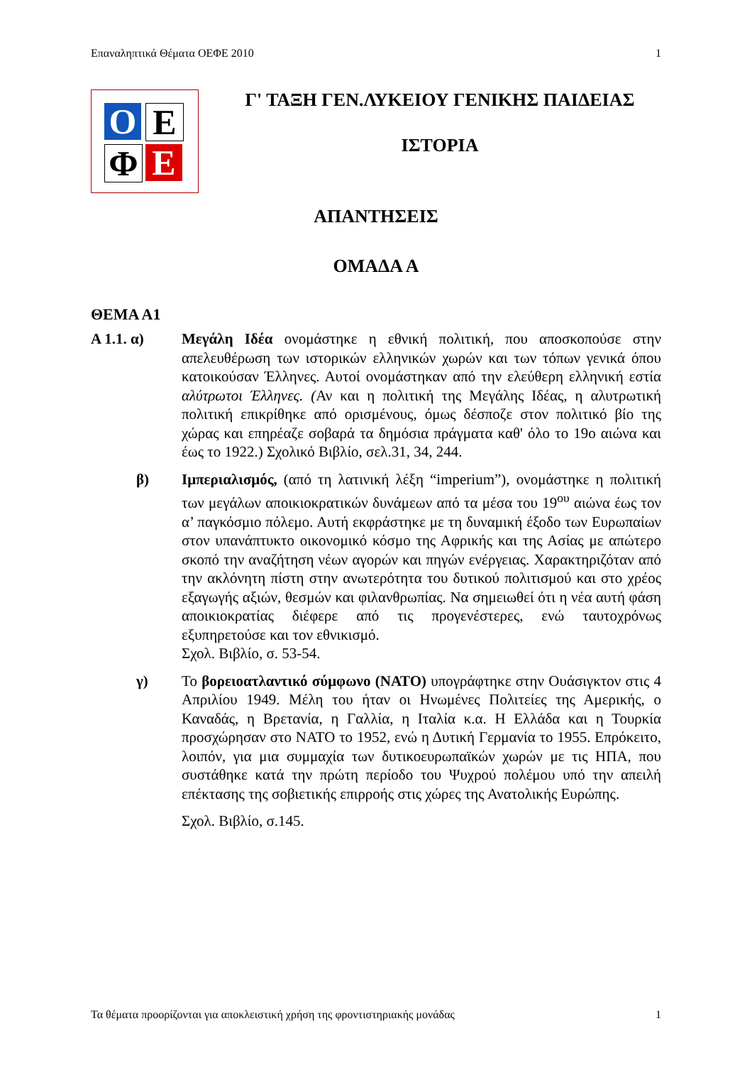Επαναληπτικά Θέματα ΟΕΦΕ 2010 1
O E
Φ E
Γ' ΤΑΞΗ ΓΕΝ.ΛΥΚΕΙΟΥ ΓΕΝΙΚΗΣ ΠΑΙΔΕΙΑΣ
ΙΣΤΟΡΙΑ
ΑΠΑΝΤΗΣΕΙΣ
ΟΜΑΔΑ Α
ΘΕΜΑ Α1
Α 1.1. α) Μεγάλη Ιδέα ονομάστηκε η εθνική πολιτική, που αποσκοπούσε στην απελευθέρωση των ιστορικών ελληνικών χωρών και των τόπων γενικά όπου κατοικούσαν Έλληνες. Αυτοί ονομάστηκαν από την ελεύθερη ελληνική εστία αλύτρωτοι Έλληνες. (Αν και η πολιτική της Μεγάλης Ιδέας, η αλυτρωτική πολιτική επικρίθηκε από ορισμένους, όμως δέσποζε στον πολιτικό βίο της χώρας και επηρέαζε σοβαρά τα δημόσια πράγματα καθ' όλο το 19ο αιώνα και έως το 1922.) Σχολικό Βιβλίο, σελ.31, 34, 244.
β) Ιμπεριαλισμός, (από τη λατινική λέξη “imperium”), ονομάστηκε η πολιτική των μεγάλων αποικιοκρατικών δυνάμεων από τα μέσα του 19<sup>ου</sup> αιώνα έως τον α’ παγκόσμιο πόλεμο. Αυτή εκφράστηκε με τη δυναμική έξοδο των Ευρωπαίων στον υπανάπτυκτο οικονομικό κόσμο της Αφρικής και της Ασίας με απώτερο σκοπό την αναζήτηση νέων αγορών και πηγών ενέργειας. Χαρακτηριζόταν από την ακλόνητη πίστη στην ανωτερότητα του δυτικού πολιτισμού και στο χρέος εξαγωγής αξιών, θεσμών και φιλανθρωπίας. Να σημειωθεί ότι η νέα αυτή φάση αποικιοκρατίας διέφερε από τις προγενέστερες, ενώ ταυτοχρόνως εξυπηρετούσε και τον εθνικισμό.
Σχολ. Βιβλίο, σ. 53-54.
γ) Το βορειοατλαντικό σύμφωνο (ΝΑΤΟ) υπογράφτηκε στην Ουάσιγκτον στις 4 Απριλίου 1949. Μέλη του ήταν οι Ηνωμένες Πολιτείες της Αμερικής, ο Καναδάς, η Βρετανία, η Γαλλία, η Ιταλία κ.α. Η Ελλάδα και η Τουρκία προσχώρησαν στο ΝΑΤΟ το 1952, ενώ η Δυτική Γερμανία το 1955. Επρόκειτο, λοιπόν, για μια συμμαχία των δυτικοευρωπαϊκών χωρών με τις ΗΠΑ, που συστάθηκε κατά την πρώτη περίοδο του Ψυχρού πολέμου υπό την απειλή επέκτασης της σοβιετικής επιρροής στις χώρες της Ανατολικής Ευρώπης.
Σχολ. Βιβλίο, σ.145.
Τα θέματα προορίζονται για αποκλειστική χρήση της φροντιστηριακής μονάδας 1